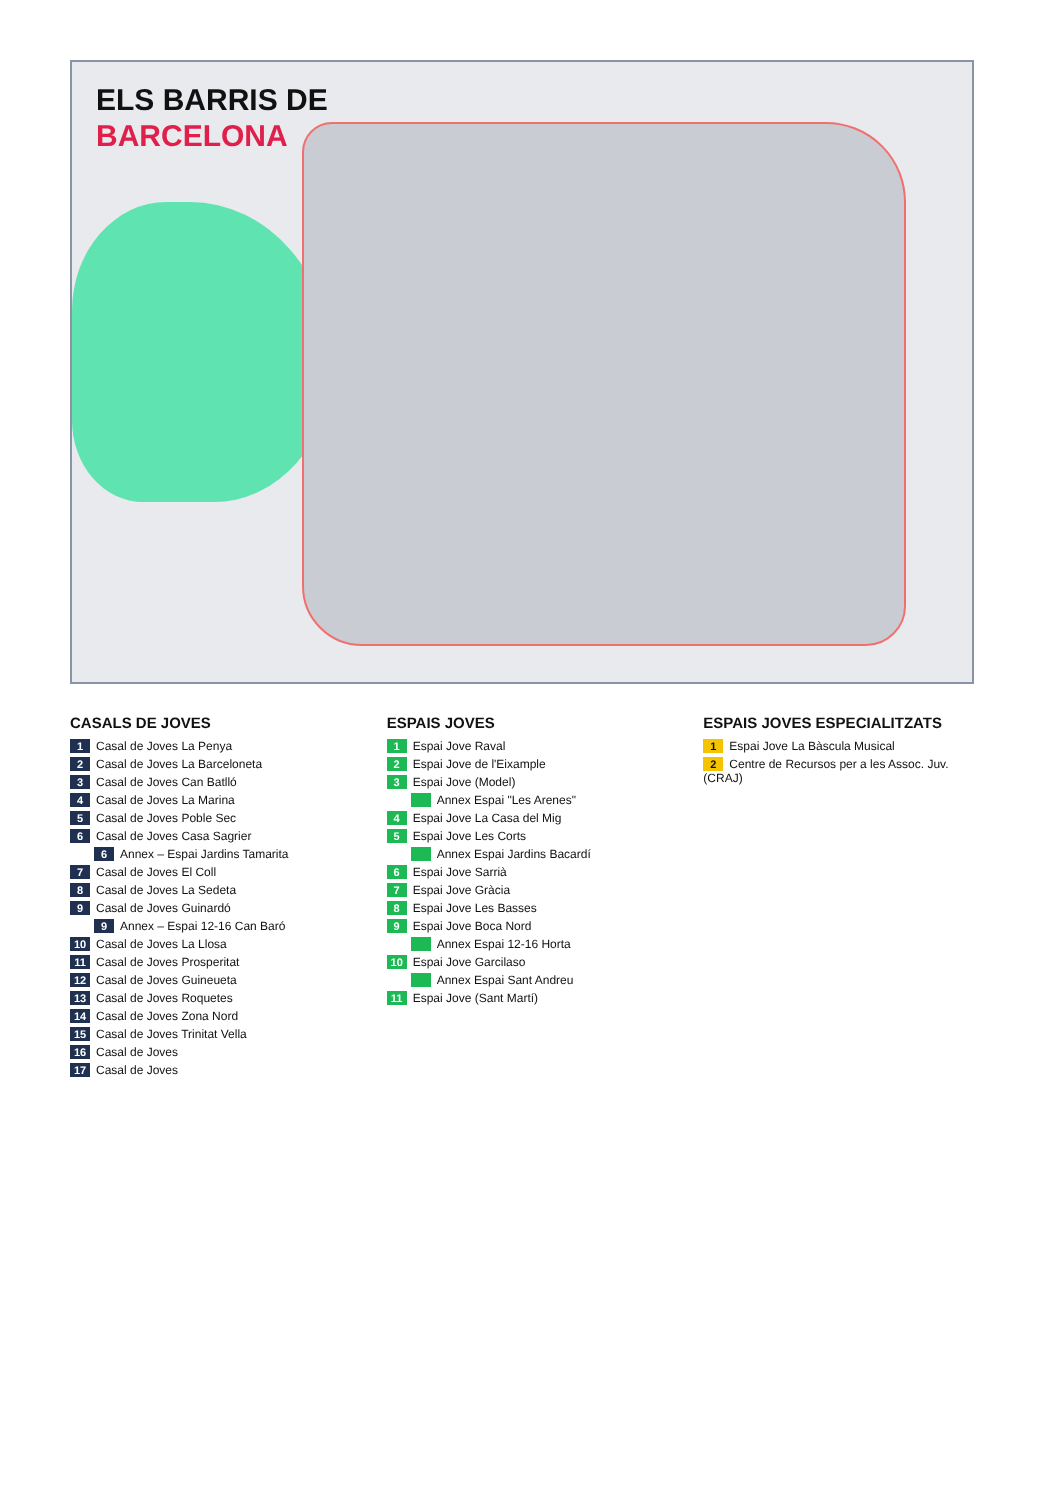ELS BARRIS DE
BARCELONA
CASALS DE JOVES
1 Casal de Joves La Penya
2 Casal de Joves La Barceloneta
3 Casal de Joves Can Batlló
4 Casal de Joves La Marina
5 Casal de Joves Poble Sec
6 Casal de Joves Casa Sagrier
6 Annex – Espai Jardins Tamarita
7 Casal de Joves El Coll
8 Casal de Joves La Sedeta
9 Casal de Joves Guinardó
9 Annex – Espai 12-16 Can Baró
10 Casal de Joves La Llosa
11 Casal de Joves Prosperitat
12 Casal de Joves Guineueta
13 Casal de Joves Roquetes
14 Casal de Joves Zona Nord
15 Casal de Joves Trinitat Vella
16 Casal de Joves
17 Casal de Joves
ESPAIS JOVES
1 Espai Jove Raval
2 Espai Jove de l'Eixample
3 Espai Jove (Model)
Annex Espai "Les Arenes"
4 Espai Jove La Casa del Mig
5 Espai Jove Les Corts
Annex Espai Jardins Bacardí
6 Espai Jove Sarrià
7 Espai Jove Gràcia
8 Espai Jove Les Basses
9 Espai Jove Boca Nord
Annex Espai 12-16 Horta
10 Espai Jove Garcilaso
Annex Espai Sant Andreu
11 Espai Jove (Sant Martí)
ESPAIS JOVES ESPECIALITZATS
1 Espai Jove La Bàscula Musical
2 Centre de Recursos per a les Assoc. Juv. (CRAJ)